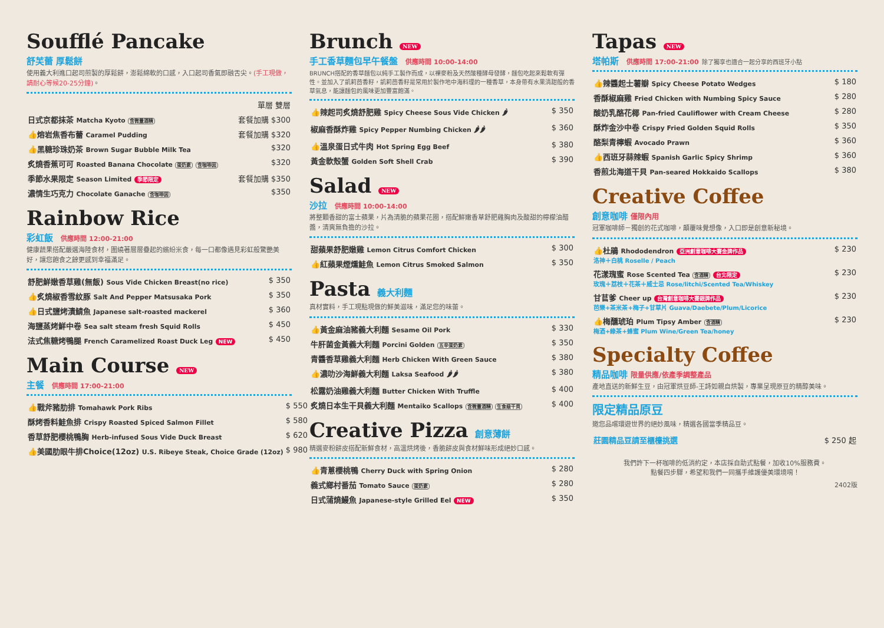Soufflé Pancake
舒芙蕾 厚鬆餅
使用義大利進口起司煎製的厚鬆餅，澎鬆綿軟的口感，入口起司香氣即融舌尖。(手工現做，請耐心等候20-25分鐘)。
| | 單層 雙層 |
| 日式京都抹茶 Matcha Kyoto 含微量酒精 | 套餐加購 $300 |
| 👍熔岩焦香布蕾 Caramel Pudding | 套餐加購 $320 |
| 👍黑糖珍珠奶茶 Brown Sugar Bubble Milk Tea | $320 |
| 炙燒香蕉可可 Roasted Banana Chocolate 蛋奶素 含咖啡因 | $320 |
| 季節水果限定 Season Limited 季節限定 | 套餐加購 $350 |
| 濃情生巧克力 Chocolate Ganache 含咖啡因 | $350 |
Rainbow Rice
彩虹飯 供應時間 12:00-21:00
健康蔬果搭配嚴選海陸食材，圍繞著層層疊起的繽紛米食，每一口都像遇見彩虹般驚艷美好，讓您飽食之餘更感到幸福滿足。
| 舒肥鮮嫩香草雞(無飯) Sous Vide Chicken Breast(no rice) | $ 350 |
| 👍炙燒椒香雪紋豚 Salt And Pepper Matsusaka Pork | $ 350 |
| 👍日式鹽烤漬鯖魚 Japanese salt-roasted mackerel | $ 360 |
| 海鹽蒸烤鮮中卷 Sea salt steam fresh Squid Rolls | $ 450 |
| 法式焦糖烤鴨腿 French Caramelized Roast Duck Leg NEW | $ 450 |
Main Course NEW
主餐 供應時間 17:00-21:00
| 👍戰斧豬肋排 Tomahawk Pork Ribs | $ 550 |
| 酥烤香料鮭魚排 Crispy Roasted Spiced Salmon Fillet | $ 580 |
| 香草舒肥櫻桃鴨胸 Herb-infused Sous Vide Duck Breast | $ 620 |
| 👍美國肋眼牛排Choice(12oz) U.S. Ribeye Steak, Choice Grade (12oz) | $ 980 |
Brunch NEW
手工香草麵包早午餐盤 供應時間 10:00-14:00
BRUNCH搭配的香草麵包以純手工製作而成，以裸麥粉及天然酸種酵母發酵，麵包吃起來鬆軟有彈性。並加入了凱莉茴香籽，凱莉茴香籽是常用於製作地中海料理的一種香草，本身帶有水果清甜般的香草氣息，能讓麵包的風味更加豐富飽滿。
| 👍辣起司炙燒舒肥雞 Spicy Cheese Sous Vide Chicken 🌶 | $ 350 |
| 椒麻香酥炸雞 Spicy Pepper Numbing Chicken 🌶🌶 | $ 360 |
| 👍溫泉蛋日式牛肉 Hot Spring Egg Beef | $ 380 |
| 黃金軟殼蟹 Golden Soft Shell Crab | $ 390 |
Salad NEW
沙拉 供應時間 10:00-14:00
將整顆香甜的富士蘋果，片為清脆的蘋果花圈，搭配鮮嫩香草舒肥雞胸肉及酸甜的檸檬油醋醬，清爽無負擔的沙拉。
| 甜蘋果舒肥嫩雞 Lemon Citrus Comfort Chicken | $ 300 |
| 👍紅蘋果煙燻鮭魚 Lemon Citrus Smoked Salmon | $ 350 |
Pasta 義大利麵
真材實料，手工現點現做的鮮美滋味，滿足您的味蕾。
| 👍黃金麻油豬義大利麵 Sesame Oil Pork | $ 330 |
| 牛肝菌金黃義大利麵 Porcini Golden 五辛蛋奶素 | $ 350 |
| 青醬香草雞義大利麵 Herb Chicken With Green Sauce | $ 380 |
| 👍濃叻沙海鮮義大利麵 Laksa Seafood 🌶🌶 | $ 380 |
| 松露奶油雞義大利麵 Butter Chicken With Truffle | $ 400 |
| 炙燒日本生干貝義大利麵 Mentaiko Scallops 含微量酒精 生食級干貝 | $ 400 |
Creative Pizza 創意薄餅
精選麥粉餅皮搭配新鮮食材，高溫烘烤後，香脆餅皮與食材鮮味形成絕妙口感。
| 👍青蔥櫻桃鴨 Cherry Duck with Spring Onion | $ 280 |
| 義式鄉村番茄 Tomato Sauce 蛋奶素 | $ 280 |
| 日式蒲燒鰻魚 Japanese-style Grilled Eel NEW | $ 350 |
Tapas NEW
塔帕斯 供應時間 17:00-21:00 除了獨享也適合一起分享的西班牙小點
| 👍辣醬起士薯瓣 Spicy Cheese Potato Wedges | $ 180 |
| 香酥椒麻雞 Fried Chicken with Numbing Spicy Sauce | $ 280 |
| 酸奶乳酪花椰 Pan-fried Cauliflower with Cream Cheese | $ 280 |
| 酥炸金沙中卷 Crispy Fried Golden Squid Rolls | $ 350 |
| 酪梨青檸蝦 Avocado Prawn | $ 360 |
| 👍西班牙蒜辣蝦 Spanish Garlic Spicy Shrimp | $ 360 |
| 香煎北海道干貝 Pan-seared Hokkaido Scallops | $ 380 |
Creative Coffee
創意咖啡 僅限內用
冠軍咖啡師－獨創的花式咖啡，顛覆味覺想像，入口即是創意新秘境。
| 👍杜鵑 Rhododendron 亞洲創意咖啡大賽金牌作品 洛神＋白桃 Roselle / Peach | $ 230 |
| 花漾瑰蜜 Rose Scented Tea 含酒精 台北限定 玫瑰＋荔枝＋花茶＋威士忌 Rose/litchi/Scented Tea/Whiskey | $ 230 |
| 甘苢爹 Cheer up 台灣創意咖啡大賽銀牌作品 芭樂+茶米茶+梅子+甘草片 Guava/Daebete/Plum/Licorice | $ 230 |
| 👍梅醺琥珀 Plum Tipsy Amber 含酒精 梅酒+綠茶+蜂蜜 Plum Wine/Green Tea/honey | $ 230 |
Specialty Coffee
精品咖啡 限量供應/依產季調整產品
產地直送的新鮮生豆，由冠軍烘豆師-王詩如親自烘製，專業呈現原豆的精醇美味。
限定精品原豆
邀您品嚐環遊世界的絕妙風味，精選各國當季精品豆。
| 莊園精品豆請至櫃檯挑選 | $ 250 起 |
我們許下一杯咖啡的低消約定，本店採自助式點餐，加收10%服務費。
點餐四步驟，希望和我們一同攜手維護優美環境唷！
2402版